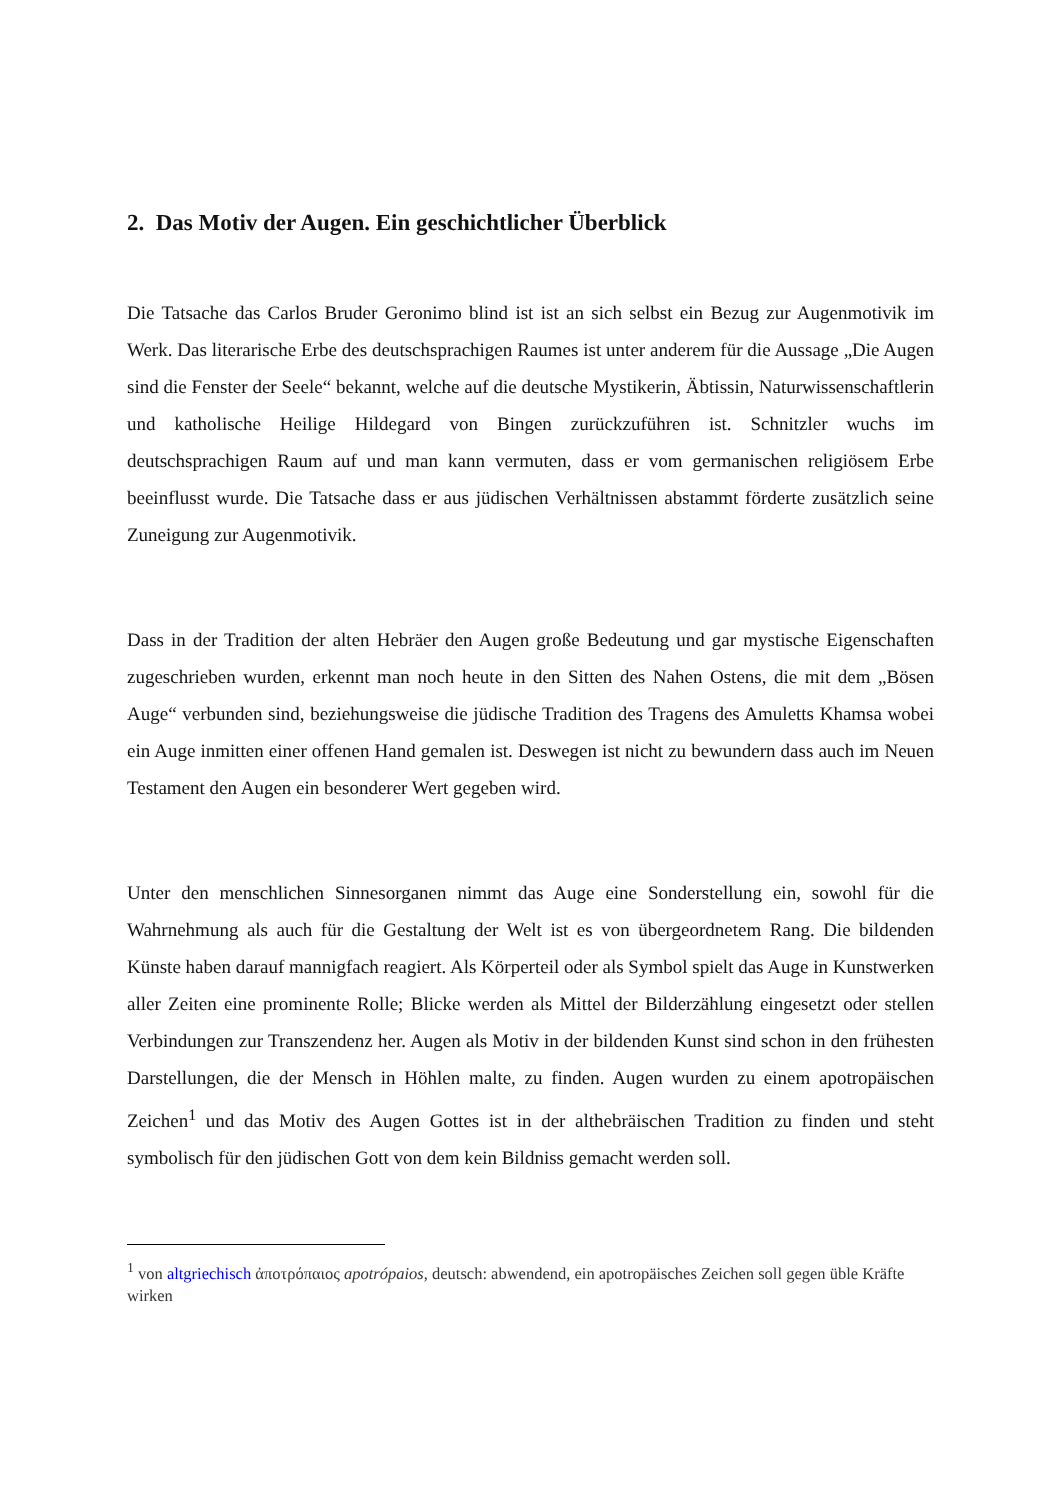2. Das Motiv der Augen. Ein geschichtlicher Überblick
Die Tatsache das Carlos Bruder Geronimo blind ist ist an sich selbst ein Bezug zur Augenmotivik im Werk. Das literarische Erbe des deutschsprachigen Raumes ist unter anderem für die Aussage „Die Augen sind die Fenster der Seele“ bekannt, welche auf die deutsche Mystikerin, Äbtissin, Naturwissenschaftlerin und katholische Heilige Hildegard von Bingen zurückzuführen ist. Schnitzler wuchs im deutschsprachigen Raum auf und man kann vermuten, dass er vom germanischen religiösem Erbe beeinflusst wurde. Die Tatsache dass er aus jüdischen Verhältnissen abstammt förderte zusätzlich seine Zuneigung zur Augenmotivik.
Dass in der Tradition der alten Hebräer den Augen große Bedeutung und gar mystische Eigenschaften zugeschrieben wurden, erkennt man noch heute in den Sitten des Nahen Ostens, die mit dem „Bösen Auge“ verbunden sind, beziehungsweise die jüdische Tradition des Tragens des Amuletts Khamsa wobei ein Auge inmitten einer offenen Hand gemalen ist. Deswegen ist nicht zu bewundern dass auch im Neuen Testament den Augen ein besonderer Wert gegeben wird.
Unter den menschlichen Sinnesorganen nimmt das Auge eine Sonderstellung ein, sowohl für die Wahrnehmung als auch für die Gestaltung der Welt ist es von übergeordnetem Rang. Die bildenden Künste haben darauf mannigfach reagiert. Als Körperteil oder als Symbol spielt das Auge in Kunstwerken aller Zeiten eine prominente Rolle; Blicke werden als Mittel der Bilderzählung eingesetzt oder stellen Verbindungen zur Transzendenz her. Augen als Motiv in der bildenden Kunst sind schon in den frühesten Darstellungen, die der Mensch in Höhlen malte, zu finden. Augen wurden zu einem apotropäischen Zeichen<sup>1</sup> und das Motiv des Augen Gottes ist in der althebräischen Tradition zu finden und steht symbolisch für den jüdischen Gott von dem kein Bildniss gemacht werden soll.
<sup>1</sup> von altgriechisch ἀποτρόπαιος apotrópaios, deutsch: abwendend, ein apotropäisches Zeichen soll gegen üble Kräfte wirken